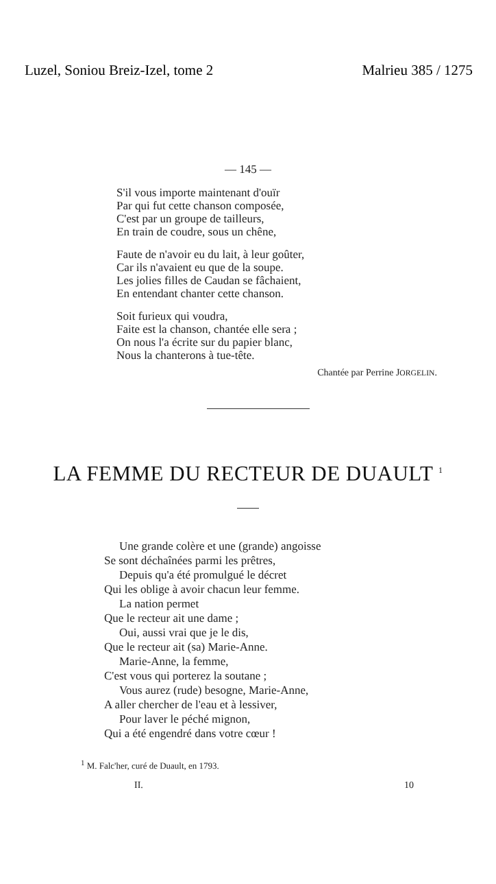Luzel, Soniou Breiz-Izel, tome 2 Malrieu 385 / 1275
— 145 —
S'il vous importe maintenant d'ouïr
Par qui fut cette chanson composée,
C'est par un groupe de tailleurs,
En train de coudre, sous un chêne,
Faute de n'avoir eu du lait, à leur goûter,
Car ils n'avaient eu que de la soupe.
Les jolies filles de Caudan se fâchaient,
En entendant chanter cette chanson.
Soit furieux qui voudra,
Faite est la chanson, chantée elle sera ;
On nous l'a écrite sur du papier blanc,
Nous la chanterons à tue-tête.
Chantée par Perrine JORGELIN.
LA FEMME DU RECTEUR DE DUAULT <sup>1</sup>
Une grande colère et une (grande) angoisse
Se sont déchaînées parmi les prêtres,
Depuis qu'a été promulgué le décret
Qui les oblige à avoir chacun leur femme.
La nation permet
Que le recteur ait une dame ;
Oui, aussi vrai que je le dis,
Que le recteur ait (sa) Marie-Anne.
Marie-Anne, la femme,
C'est vous qui porterez la soutane ;
Vous aurez (rude) besogne, Marie-Anne,
A aller chercher de l'eau et à lessiver,
Pour laver le péché mignon,
Qui a été engendré dans votre cœur !
<sup>1</sup> M. Falc'her, curé de Duault, en 1793.
II. 10